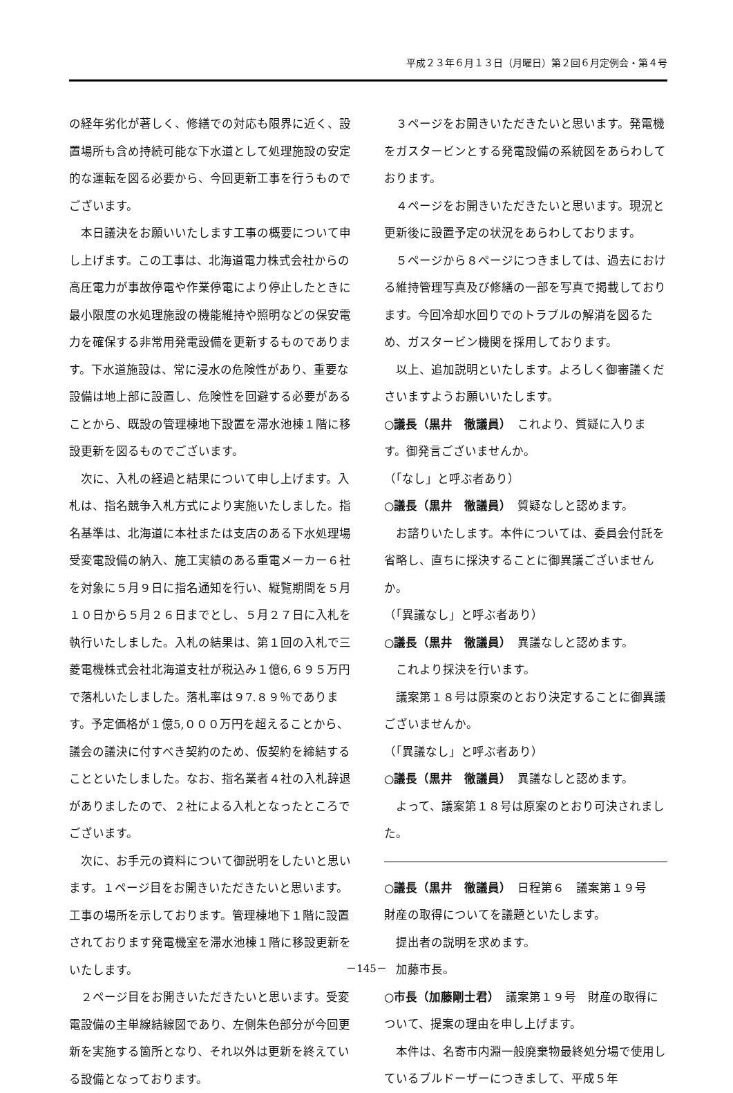平成２３年６月１３日（月曜日）第２回６月定例会・第４号
の経年劣化が著しく、修繕での対応も限界に近く、設置場所も含め持続可能な下水道として処理施設の安定的な運転を図る必要から、今回更新工事を行うものでございます。
本日議決をお願いいたします工事の概要について申し上げます。この工事は、北海道電力株式会社からの高圧電力が事故停電や作業停電により停止したときに最小限度の水処理施設の機能維持や照明などの保安電力を確保する非常用発電設備を更新するものであります。下水道施設は、常に浸水の危険性があり、重要な設備は地上部に設置し、危険性を回避する必要があることから、既設の管理棟地下設置を滞水池棟１階に移設更新を図るものでございます。
次に、入札の経過と結果について申し上げます。入札は、指名競争入札方式により実施いたしました。指名基準は、北海道に本社または支店のある下水処理場受変電設備の納入、施工実績のある重電メーカー６社を対象に５月９日に指名通知を行い、縦覧期間を５月１０日から５月２６日までとし、５月２７日に入札を執行いたしました。入札の結果は、第１回の入札で三菱電機株式会社北海道支社が税込み１億6,６９５万円で落札いたしました。落札率は９7.８９％であります。予定価格が１億5,０００万円を超えることから、議会の議決に付すべき契約のため、仮契約を締結することといたしました。なお、指名業者４社の入札辞退がありましたので、２社による入札となったところでございます。
次に、お手元の資料について御説明をしたいと思います。１ページ目をお開きいただきたいと思います。工事の場所を示しております。管理棟地下１階に設置されております発電機室を滞水池棟１階に移設更新をいたします。
２ページ目をお開きいただきたいと思います。受変電設備の主単線結線図であり、左側朱色部分が今回更新を実施する箇所となり、それ以外は更新を終えている設備となっております。
３ページをお開きいただきたいと思います。発電機をガスタービンとする発電設備の系統図をあらわしております。
４ページをお開きいただきたいと思います。現況と更新後に設置予定の状況をあらわしております。
５ページから８ページにつきましては、過去における維持管理写真及び修繕の一部を写真で掲載しております。今回冷却水回りでのトラブルの解消を図るため、ガスタービン機関を採用しております。
以上、追加説明といたします。よろしく御審議くださいますようお願いいたします。
○議長（黒井　徹議員）　これより、質疑に入ります。御発言ございませんか。
（「なし」と呼ぶ者あり）
○議長（黒井　徹議員）　質疑なしと認めます。
お諮りいたします。本件については、委員会付託を省略し、直ちに採決することに御異議ございませんか。
（「異議なし」と呼ぶ者あり）
○議長（黒井　徹議員）　異議なしと認めます。
これより採決を行います。
議案第１８号は原案のとおり決定することに御異議ございませんか。
（「異議なし」と呼ぶ者あり）
○議長（黒井　徹議員）　異議なしと認めます。
よって、議案第１８号は原案のとおり可決されました。
○議長（黒井　徹議員）　日程第６　議案第１９号　財産の取得についてを議題といたします。
提出者の説明を求めます。
加藤市長。
○市長（加藤剛士君）　議案第１９号　財産の取得について、提案の理由を申し上げます。
本件は、名寄市内淵一般廃棄物最終処分場で使用しているブルドーザーにつきまして、平成５年
－145－